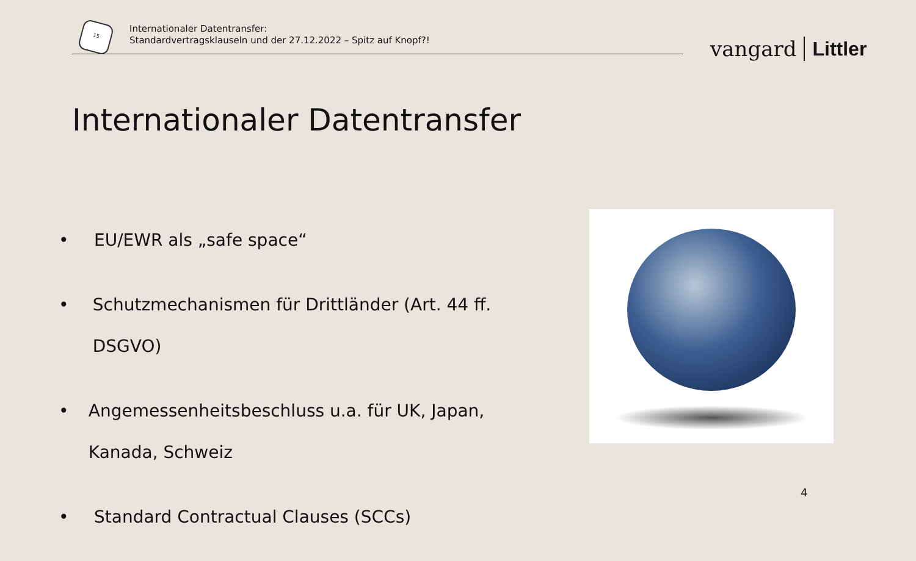15
Internationaler Datentransfer:
Standardvertragsklauseln und der 27.12.2022 – Spitz auf Knopf?!
vangard Littler
Internationaler Datentransfer
• EU/EWR als „safe space“
• Schutzmechanismen für Drittländer (Art. 44 ff. DSGVO)
• Angemessenheitsbeschluss u.a. für UK, Japan, Kanada, Schweiz
• Standard Contractual Clauses (SCCs)
4